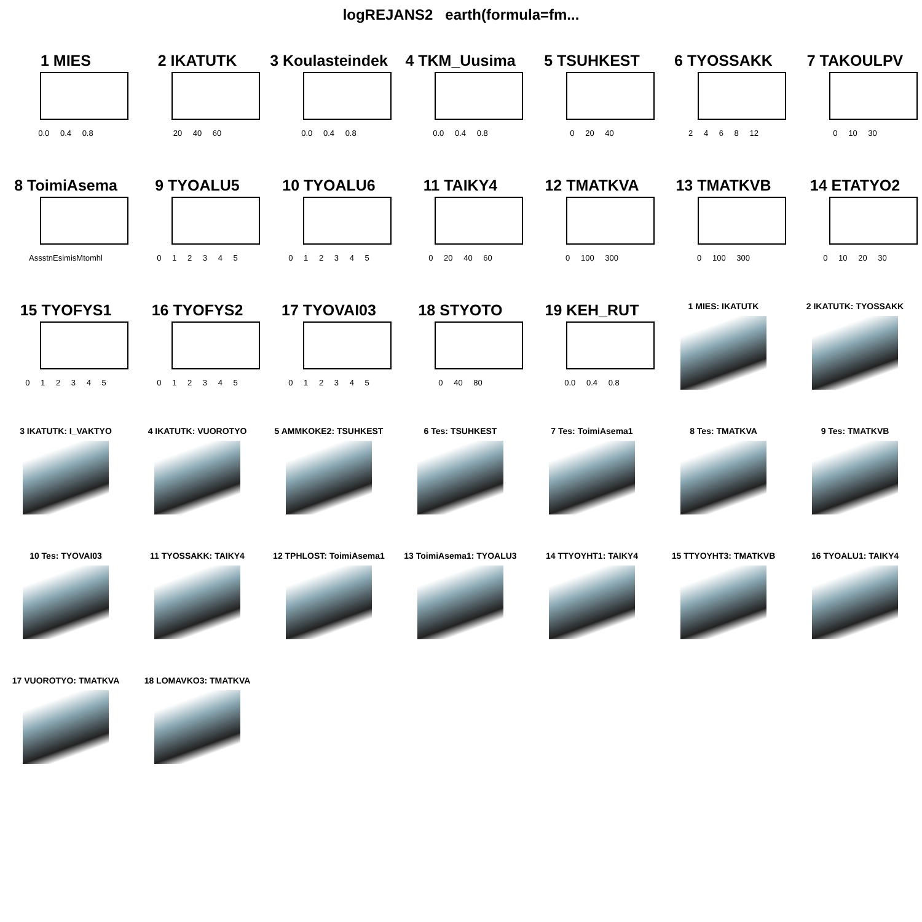logREJANS2 earth(formula=fm...
1 MIES
0.0 0.4 0.8
2 IKATUTK
20 40 60
3 Koulasteindek
0.0 0.4 0.8
4 TKM_Uusima
0.0 0.4 0.8
5 TSUHKEST
0 20 40
6 TYOSSAKK
2 4 6 8 12
7 TAKOULPV
0 10 30
8 ToimiAsema
AssstnEsimisMtomhl
9 TYOALU5
0 1 2 3 4 5
10 TYOALU6
0 1 2 3 4 5
11 TAIKY4
0 20 40 60
12 TMATKVA
0 100 300
13 TMATKVB
0 100 300
14 ETATYO2
0 10 20 30
15 TYOFYS1
0 1 2 3 4 5
16 TYOFYS2
0 1 2 3 4 5
17 TYOVAI03
0 1 2 3 4 5
18 STYOTO
0 40 80
19 KEH_RUT
0.0 0.4 0.8
1 MIES: IKATUTK
2 IKATUTK: TYOSSAKK
3 IKATUTK: I_VAKTYO
4 IKATUTK: VUOROTYO
5 AMMKOKE2: TSUHKEST
6 Tes: TSUHKEST
7 Tes: ToimiAsema1
8 Tes: TMATKVA
9 Tes: TMATKVB
10 Tes: TYOVAI03
11 TYOSSAKK: TAIKY4
12 TPHLOST: ToimiAsema1
13 ToimiAsema1: TYOALU3
14 TTYOYHT1: TAIKY4
15 TTYOYHT3: TMATKVB
16 TYOALU1: TAIKY4
17 VUOROTYO: TMATKVA
18 LOMAVKO3: TMATKVA